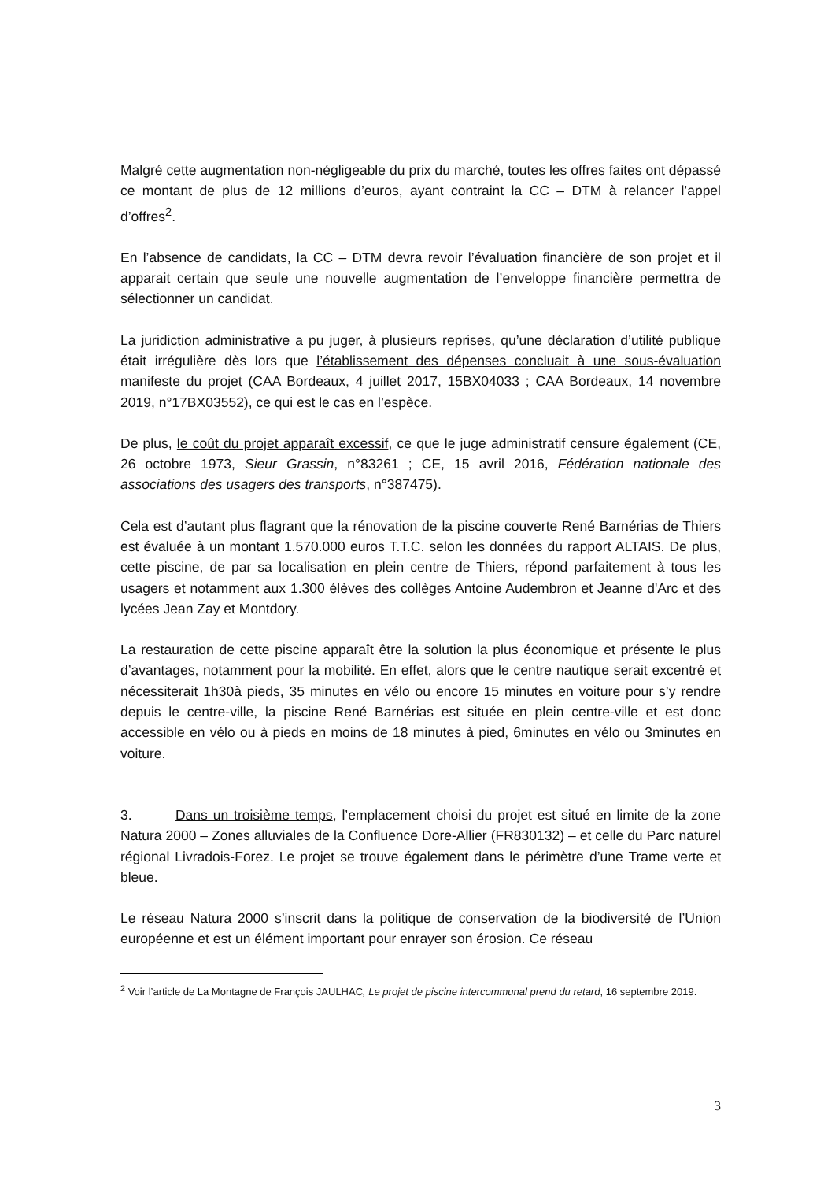Malgré cette augmentation non-négligeable du prix du marché, toutes les offres faites ont dépassé ce montant de plus de 12 millions d’euros, ayant contraint la CC – DTM à relancer l’appel d’offres<sup>2</sup>.
En l’absence de candidats, la CC – DTM devra revoir l’évaluation financière de son projet et il apparait certain que seule une nouvelle augmentation de l’enveloppe financière permettra de sélectionner un candidat.
La juridiction administrative a pu juger, à plusieurs reprises, qu’une déclaration d’utilité publique était irrégulière dès lors que l’établissement des dépenses concluait à une sous-évaluation manifeste du projet (CAA Bordeaux, 4 juillet 2017, 15BX04033 ; CAA Bordeaux, 14 novembre 2019, n°17BX03552), ce qui est le cas en l’espèce.
De plus, le coût du projet apparaît excessif, ce que le juge administratif censure également (CE, 26 octobre 1973, Sieur Grassin, n°83261 ; CE, 15 avril 2016, Fédération nationale des associations des usagers des transports, n°387475).
Cela est d’autant plus flagrant que la rénovation de la piscine couverte René Barnérias de Thiers est évaluée à un montant 1.570.000 euros T.T.C. selon les données du rapport ALTAIS. De plus, cette piscine, de par sa localisation en plein centre de Thiers, répond parfaitement à tous les usagers et notamment aux 1.300 élèves des collèges Antoine Audembron et Jeanne d'Arc et des lycées Jean Zay et Montdory.
La restauration de cette piscine apparaît être la solution la plus économique et présente le plus d’avantages, notamment pour la mobilité. En effet, alors que le centre nautique serait excentré et nécessiterait 1h30à pieds, 35 minutes en vélo ou encore 15 minutes en voiture pour s’y rendre depuis le centre-ville, la piscine René Barnérias est située en plein centre-ville et est donc accessible en vélo ou à pieds en moins de 18 minutes à pied, 6minutes en vélo ou 3minutes en voiture.
3. Dans un troisième temps, l’emplacement choisi du projet est situé en limite de la zone Natura 2000 – Zones alluviales de la Confluence Dore-Allier (FR830132) – et celle du Parc naturel régional Livradois-Forez. Le projet se trouve également dans le périmètre d’une Trame verte et bleue.
Le réseau Natura 2000 s’inscrit dans la politique de conservation de la biodiversité de l’Union européenne et est un élément important pour enrayer son érosion. Ce réseau
<sup>2</sup> Voir l’article de La Montagne de François JAULHAC, Le projet de piscine intercommunal prend du retard, 16 septembre 2019.
3